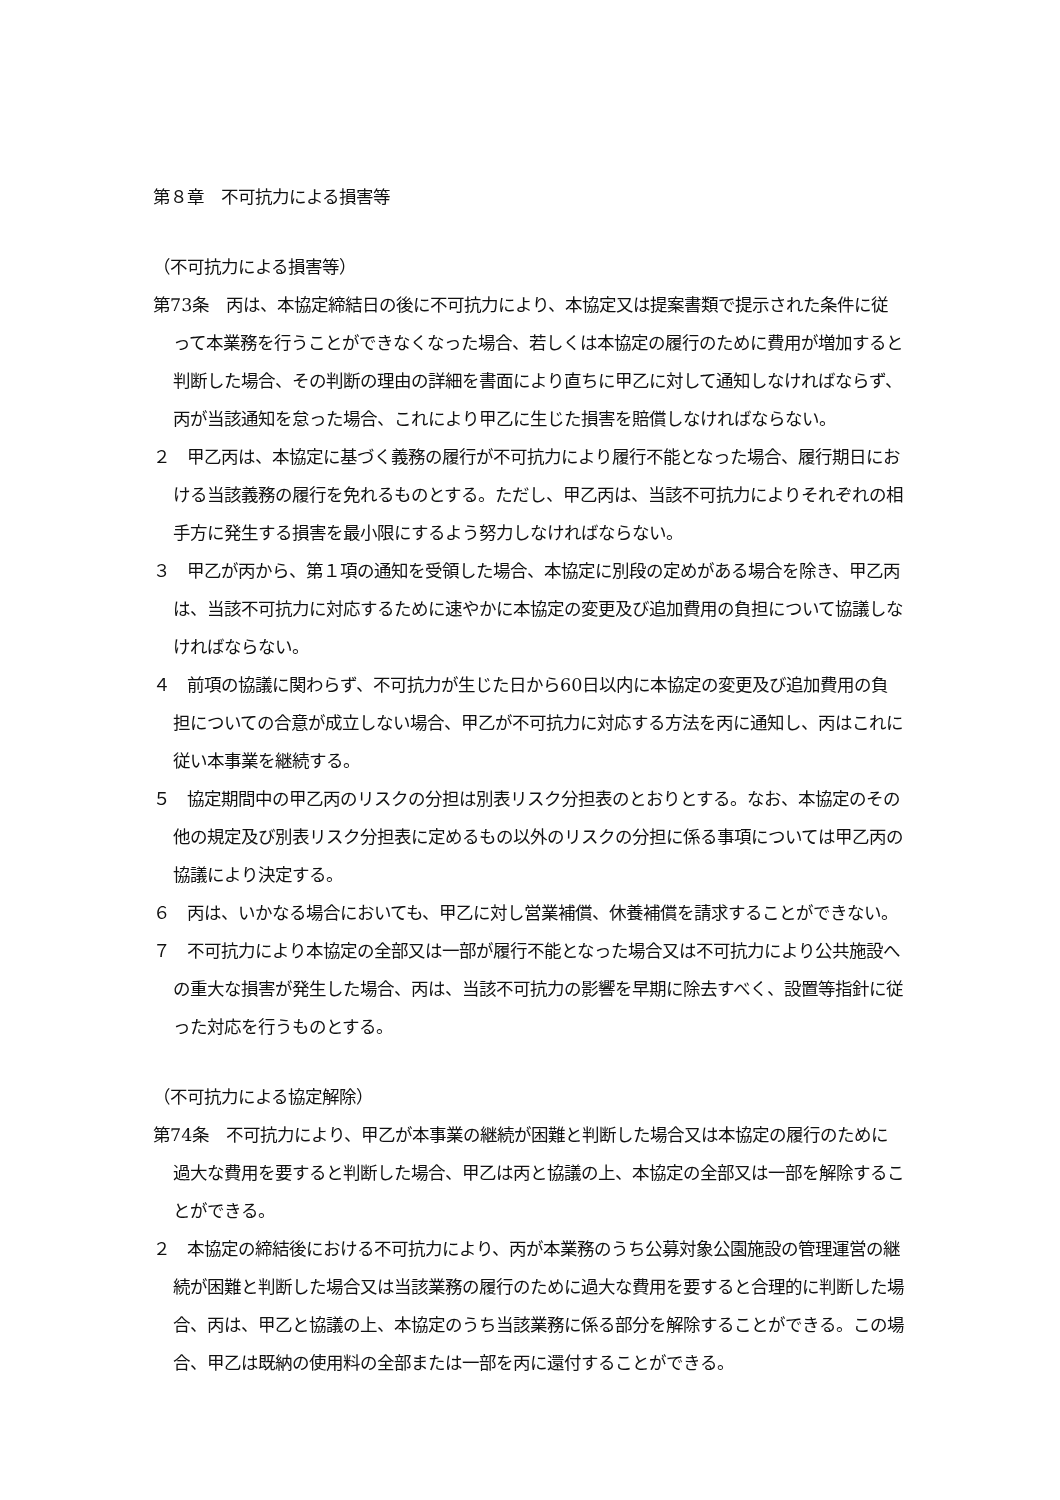第８章　不可抗力による損害等
（不可抗力による損害等）
第73条　丙は、本協定締結日の後に不可抗力により、本協定又は提案書類で提示された条件に従って本業務を行うことができなくなった場合、若しくは本協定の履行のために費用が増加すると判断した場合、その判断の理由の詳細を書面により直ちに甲乙に対して通知しなければならず、丙が当該通知を怠った場合、これにより甲乙に生じた損害を賠償しなければならない。
２　甲乙丙は、本協定に基づく義務の履行が不可抗力により履行不能となった場合、履行期日における当該義務の履行を免れるものとする。ただし、甲乙丙は、当該不可抗力によりそれぞれの相手方に発生する損害を最小限にするよう努力しなければならない。
３　甲乙が丙から、第１項の通知を受領した場合、本協定に別段の定めがある場合を除き、甲乙丙は、当該不可抗力に対応するために速やかに本協定の変更及び追加費用の負担について協議しなければならない。
４　前項の協議に関わらず、不可抗力が生じた日から60日以内に本協定の変更及び追加費用の負担についての合意が成立しない場合、甲乙が不可抗力に対応する方法を丙に通知し、丙はこれに従い本事業を継続する。
５　協定期間中の甲乙丙のリスクの分担は別表リスク分担表のとおりとする。なお、本協定のその他の規定及び別表リスク分担表に定めるもの以外のリスクの分担に係る事項については甲乙丙の協議により決定する。
６　丙は、いかなる場合においても、甲乙に対し営業補償、休養補償を請求することができない。
７　不可抗力により本協定の全部又は一部が履行不能となった場合又は不可抗力により公共施設への重大な損害が発生した場合、丙は、当該不可抗力の影響を早期に除去すべく、設置等指針に従った対応を行うものとする。
（不可抗力による協定解除）
第74条　不可抗力により、甲乙が本事業の継続が困難と判断した場合又は本協定の履行のために過大な費用を要すると判断した場合、甲乙は丙と協議の上、本協定の全部又は一部を解除することができる。
２　本協定の締結後における不可抗力により、丙が本業務のうち公募対象公園施設の管理運営の継続が困難と判断した場合又は当該業務の履行のために過大な費用を要すると合理的に判断した場合、丙は、甲乙と協議の上、本協定のうち当該業務に係る部分を解除することができる。この場合、甲乙は既納の使用料の全部または一部を丙に還付することができる。